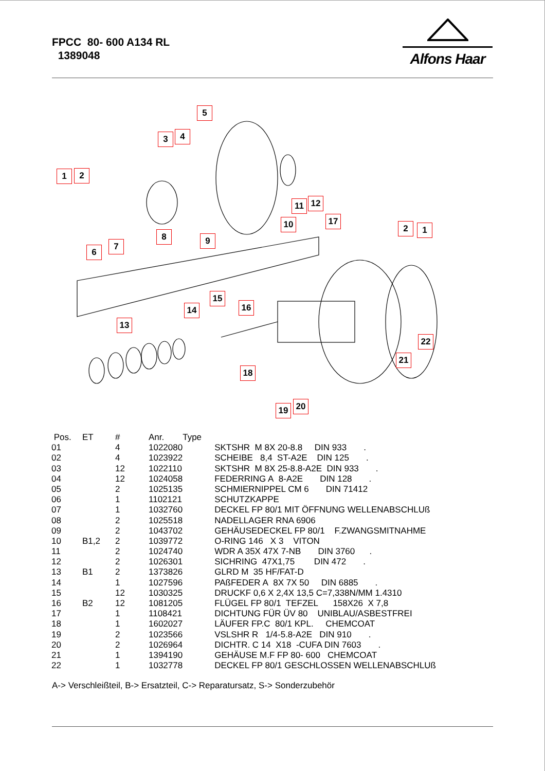FPCC 80- 600 A134 RL
1389048
Alfons Haar
1 2
3 4
5
6
7
8 9
10
11 12
13
14
15
16
17
18
19 20
21
22
2 1
| Pos. | ET | # | Anr. | Type |
| --- | --- | --- | --- | --- |
| 01 | | 4 | 1022080 | SKTSHR M 8X 20-8.8 DIN 933 . |
| 02 | | 4 | 1023922 | SCHEIBE 8,4 ST-A2E DIN 125 . |
| 03 | | 12 | 1022110 | SKTSHR M 8X 25-8.8-A2E DIN 933 . |
| 04 | | 12 | 1024058 | FEDERRING A 8-A2E DIN 128 . |
| 05 | | 2 | 1025135 | SCHMIERNIPPEL CM 6 DIN 71412 |
| 06 | | 1 | 1102121 | SCHUTZKAPPE |
| 07 | | 1 | 1032760 | DECKEL FP 80/1 MIT ÖFFNUNG WELLENABSCHLUß |
| 08 | | 2 | 1025518 | NADELLAGER RNA 6906 |
| 09 | | 2 | 1043702 | GEHÄUSEDECKEL FP 80/1 F.ZWANGSMITNAHME |
| 10 | B1,2 | 2 | 1039772 | O-RING 146 X 3 VITON |
| 11 | | 2 | 1024740 | WDR A 35X 47X 7-NB DIN 3760 . |
| 12 | | 2 | 1026301 | SICHRING 47X1,75 DIN 472 . |
| 13 | B1 | 2 | 1373826 | GLRD M 35 HF/FAT-D |
| 14 | | 1 | 1027596 | PAßFEDER A 8X 7X 50 DIN 6885 . |
| 15 | | 12 | 1030325 | DRUCKF 0,6 X 2,4X 13,5 C=7,338N/MM 1.4310 |
| 16 | B2 | 12 | 1081205 | FLÜGEL FP 80/1 TEFZEL 158X26 X 7,8 |
| 17 | | 1 | 1108421 | DICHTUNG FÜR ÜV 80 UNIBLAU/ASBESTFREI |
| 18 | | 1 | 1602027 | LÄUFER FP.C 80/1 KPL. CHEMCOAT |
| 19 | | 2 | 1023566 | VSLSHR R 1/4-5.8-A2E DIN 910 . |
| 20 | | 2 | 1026964 | DICHTR. C 14 X18 -CUFA DIN 7603 . |
| 21 | | 1 | 1394190 | GEHÄUSE M.F FP 80- 600 CHEMCOAT |
| 22 | | 1 | 1032778 | DECKEL FP 80/1 GESCHLOSSEN WELLENABSCHLUß |
A-> Verschleißteil, B-> Ersatzteil, C-> Reparatursatz, S-> Sonderzubehör